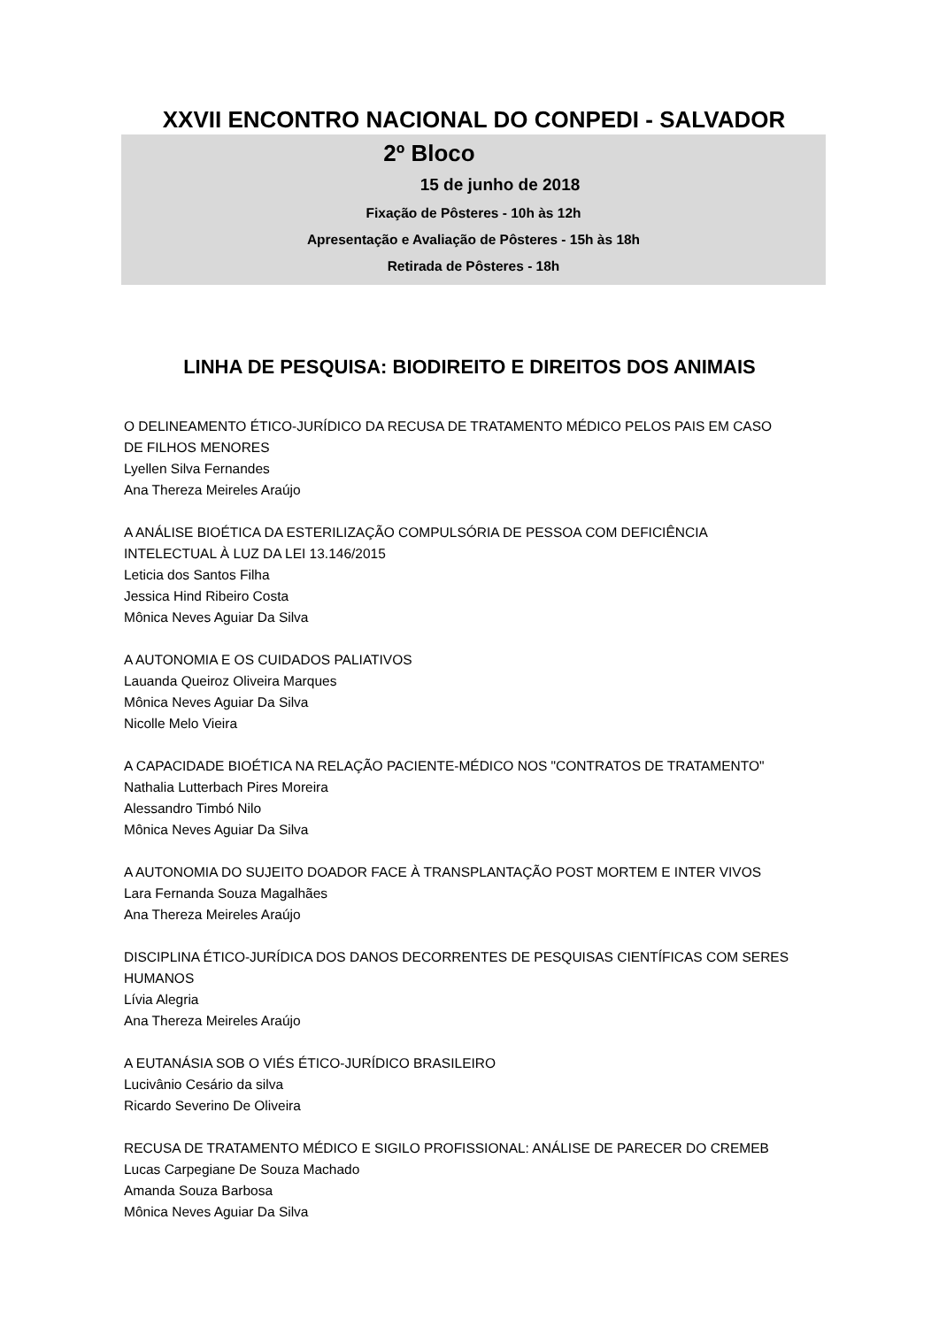XXVII ENCONTRO NACIONAL DO CONPEDI - SALVADOR
2º Bloco
15 de junho de 2018
Fixação de Pôsteres - 10h às 12h
Apresentação e Avaliação de Pôsteres - 15h às 18h
Retirada de Pôsteres - 18h
LINHA DE PESQUISA: BIODIREITO E DIREITOS DOS ANIMAIS
O DELINEAMENTO ÉTICO-JURÍDICO DA RECUSA DE TRATAMENTO MÉDICO PELOS PAIS EM CASO
DE FILHOS MENORES
Lyellen Silva Fernandes
Ana Thereza Meireles Araújo
A ANÁLISE BIOÉTICA DA ESTERILIZAÇÃO COMPULSÓRIA DE PESSOA COM DEFICIÊNCIA
INTELECTUAL À LUZ DA LEI 13.146/2015
Leticia dos Santos Filha
Jessica Hind Ribeiro Costa
Mônica Neves Aguiar Da Silva
A AUTONOMIA E OS CUIDADOS PALIATIVOS
Lauanda Queiroz Oliveira Marques
Mônica Neves Aguiar Da Silva
Nicolle Melo Vieira
A CAPACIDADE BIOÉTICA NA RELAÇÃO PACIENTE-MÉDICO NOS "CONTRATOS DE TRATAMENTO"
Nathalia Lutterbach Pires Moreira
Alessandro Timbó Nilo
Mônica Neves Aguiar Da Silva
A AUTONOMIA DO SUJEITO DOADOR FACE À TRANSPLANTAÇÃO POST MORTEM E INTER VIVOS
Lara Fernanda Souza Magalhães
Ana Thereza Meireles Araújo
DISCIPLINA ÉTICO-JURÍDICA DOS DANOS DECORRENTES DE PESQUISAS CIENTÍFICAS COM SERES
HUMANOS
Lívia Alegria
Ana Thereza Meireles Araújo
A EUTANÁSIA SOB O VIÉS ÉTICO-JURÍDICO BRASILEIRO
Lucivânio Cesário da silva
Ricardo Severino De Oliveira
RECUSA DE TRATAMENTO MÉDICO E SIGILO PROFISSIONAL: ANÁLISE DE PARECER DO CREMEB
Lucas Carpegiane De Souza Machado
Amanda Souza Barbosa
Mônica Neves Aguiar Da Silva